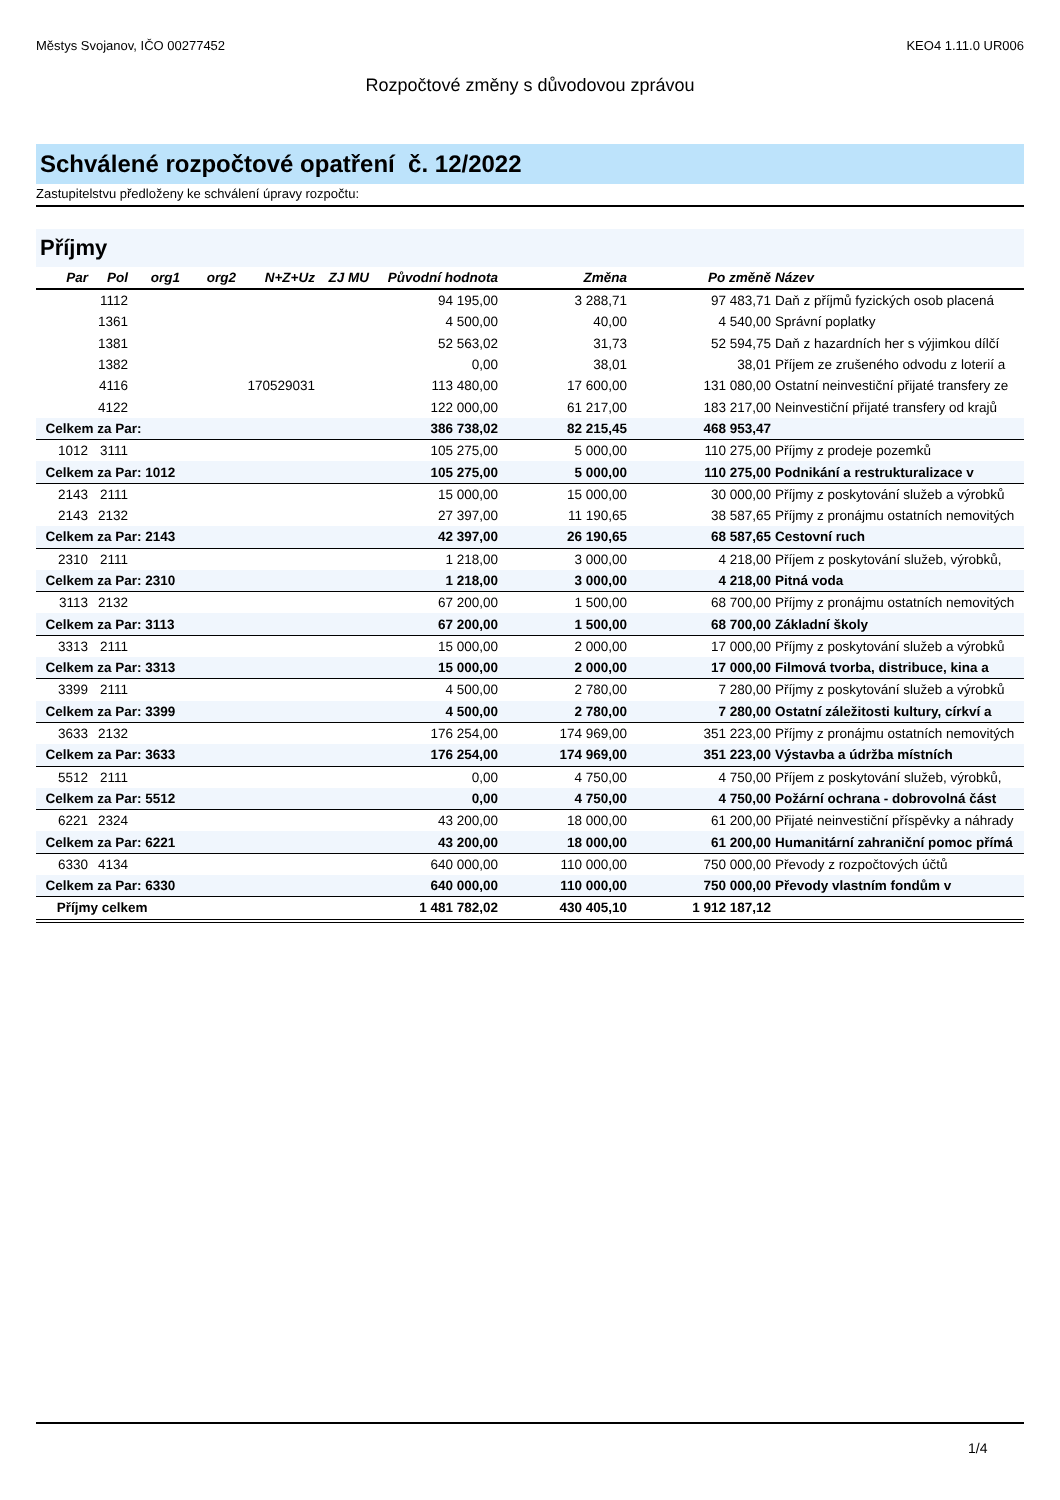Městys Svojanov, IČO 00277452 KEO4 1.11.0 UR006
Rozpočtové změny s důvodovou zprávou
Schválené rozpočtové opatření č. 12/2022
Zastupitelstvu předloženy ke schválení úpravy rozpočtu:
Příjmy
| Par | Pol | org1 | org2 | N+Z+Uz | ZJ MU | Původní hodnota | Změna | Po změně | Název |
| --- | --- | --- | --- | --- | --- | --- | --- | --- | --- |
| | 1112 | | | | | 94 195,00 | 3 288,71 | 97 483,71 | Daň z příjmů fyzických osob placená |
| | 1361 | | | | | 4 500,00 | 40,00 | 4 540,00 | Správní poplatky |
| | 1381 | | | | | 52 563,02 | 31,73 | 52 594,75 | Daň z hazardních her s výjimkou dílčí |
| | 1382 | | | | | 0,00 | 38,01 | 38,01 | Příjem ze zrušeného odvodu z loterií a |
| | 4116 | | 170529031 | | | 113 480,00 | 17 600,00 | 131 080,00 | Ostatní neinvestiční přijaté transfery ze |
| | 4122 | | | | | 122 000,00 | 61 217,00 | 183 217,00 | Neinvestiční přijaté transfery od krajů |
| Celkem za Par: | | | | | | 386 738,02 | 82 215,45 | 468 953,47 | |
| 1012 | 3111 | | | | | 105 275,00 | 5 000,00 | 110 275,00 | Příjmy z prodeje pozemků |
| Celkem za Par: 1012 | | | | | | 105 275,00 | 5 000,00 | 110 275,00 | Podnikání a restrukturalizace v |
| 2143 | 2111 | | | | | 15 000,00 | 15 000,00 | 30 000,00 | Příjmy z poskytování služeb a výrobků |
| 2143 | 2132 | | | | | 27 397,00 | 11 190,65 | 38 587,65 | Příjmy z pronájmu ostatních nemovitých |
| Celkem za Par: 2143 | | | | | | 42 397,00 | 26 190,65 | 68 587,65 | Cestovní ruch |
| 2310 | 2111 | | | | | 1 218,00 | 3 000,00 | 4 218,00 | Příjem z poskytování služeb, výrobků, |
| Celkem za Par: 2310 | | | | | | 1 218,00 | 3 000,00 | 4 218,00 | Pitná voda |
| 3113 | 2132 | | | | | 67 200,00 | 1 500,00 | 68 700,00 | Příjmy z pronájmu ostatních nemovitých |
| Celkem za Par: 3113 | | | | | | 67 200,00 | 1 500,00 | 68 700,00 | Základní školy |
| 3313 | 2111 | | | | | 15 000,00 | 2 000,00 | 17 000,00 | Příjmy z poskytování služeb a výrobků |
| Celkem za Par: 3313 | | | | | | 15 000,00 | 2 000,00 | 17 000,00 | Filmová tvorba, distribuce, kina a |
| 3399 | 2111 | | | | | 4 500,00 | 2 780,00 | 7 280,00 | Příjmy z poskytování služeb a výrobků |
| Celkem za Par: 3399 | | | | | | 4 500,00 | 2 780,00 | 7 280,00 | Ostatní záležitosti kultury, církví a |
| 3633 | 2132 | | | | | 176 254,00 | 174 969,00 | 351 223,00 | Příjmy z pronájmu ostatních nemovitých |
| Celkem za Par: 3633 | | | | | | 176 254,00 | 174 969,00 | 351 223,00 | Výstavba a údržba místních |
| 5512 | 2111 | | | | | 0,00 | 4 750,00 | 4 750,00 | Příjem z poskytování služeb, výrobků, |
| Celkem za Par: 5512 | | | | | | 0,00 | 4 750,00 | 4 750,00 | Požární ochrana - dobrovolná část |
| 6221 | 2324 | | | | | 43 200,00 | 18 000,00 | 61 200,00 | Přijaté neinvestiční příspěvky a náhrady |
| Celkem za Par: 6221 | | | | | | 43 200,00 | 18 000,00 | 61 200,00 | Humanitární zahraniční pomoc přímá |
| 6330 | 4134 | | | | | 640 000,00 | 110 000,00 | 750 000,00 | Převody z rozpočtových účtů |
| Celkem za Par: 6330 | | | | | | 640 000,00 | 110 000,00 | 750 000,00 | Převody vlastním fondům v |
| Příjmy celkem | | | | | | 1 481 782,02 | 430 405,10 | 1 912 187,12 | |
1/4